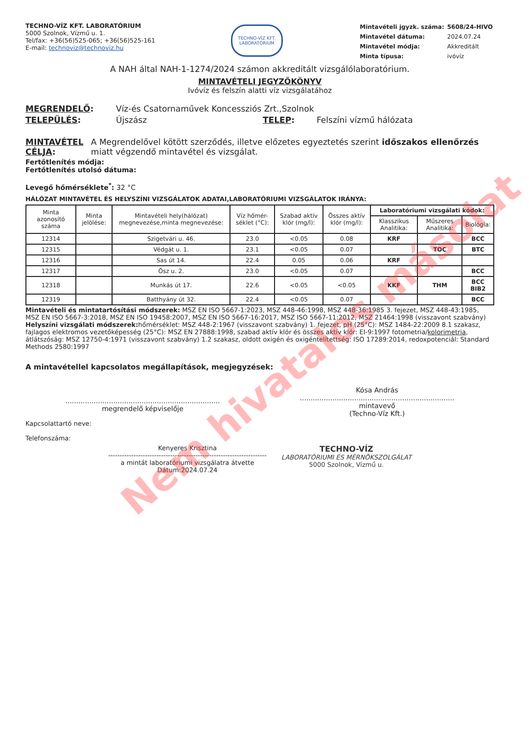TECHNO-VÍZ KFT. LABORATÓRIUM
5000 Szolnok, Vízmű u. 1.
Tel/fax: +36(56)525-065; +36(56)525-161
E-mail: technoviz@technoviz.hu
TECHNO-VÍZ KFT.
LABORATÓRIUM
| Mintavételi jgyzk. száma: | 5608/24-HIVO |
| Mintavétel dátuma: | 2024.07.24 |
| Mintavétel módja: | Akkreditált |
| Minta típusa: | ivóvíz |
A NAH által NAH-1-1274/2024 számon akkreditált vizsgálólaboratórium.
MINTAVÉTELI JEGYZŐKÖNYV
Ivóvíz és felszín alatti víz vizsgálatához
MEGRENDELŐ: Víz-és Csatornaművek Koncessziós Zrt.,Szolnok
TELEPÜLÉS: Újszász TELEP: Felszíni vízmű hálózata
MINTAVÉTEL CÉLJA: A Megrendelővel kötött szerződés, illetve előzetes egyeztetés szerint időszakos ellenőrzés miatt végzendő mintavétel és vizsgálat.
Fertőtlenítés módja:
Fertőtlenítés utolsó dátuma:
Levegő hőmérséklete<sup>*</sup>: 32 °C
HÁLÓZAT MINTAVÉTEL ÉS HELYSZÍNI VIZSGÁLATOK ADATAI,LABORATÓRIUMI VIZSGÁLATOK IRÁNYA:
| Minta azonosító száma | Minta jelölése: | Mintavételi hely(hálózat) megnevezése,minta megnevezése: | Víz hőmér-séklet (°C): | Szabad aktív klór (mg/l): | Összes aktív klór (mg/l): | Laboratóriumi vizsgálati kódok: | | |
| --- | --- | --- | --- | --- | --- | --- | --- | --- |
| | | | | | | Klasszikus Analitika: | Műszeres Analitika: | Biológia: |
| 12314 | | Szigetvári u. 46. | 23.0 | <0.05 | 0.08 | KRF | | BCC |
| 12315 | | Védgát u. 1. | 23.1 | <0.05 | 0.07 | | TOC | BTC |
| 12316 | | Sas út 14. | 22.4 | 0.05 | 0.06 | KRF | | |
| 12317 | | Ősz u. 2. | 23.0 | <0.05 | 0.07 | | | BCC |
| 12318 | | Munkás út 17. | 22.6 | <0.05 | <0.05 | KKF | THM | BCC BIB2 |
| 12319 | | Batthyány út 32. | 22.4 | <0.05 | 0.07 | | | BCC |
Mintavételi és mintatartósítási módszerek: MSZ EN ISO 5667-1:2023, MSZ 448-46:1998, MSZ 448-36:1985 3. fejezet, MSZ 448-43:1985, MSZ EN ISO 5667-3:2018, MSZ EN ISO 19458:2007, MSZ EN ISO 5667-16:2017, MSZ ISO 5667-11:2012, MSZ 21464:1998 (visszavont szabvány)
Helyszíni vizsgálati módszerek: hőmérséklet: MSZ 448-2:1967 (visszavont szabvány) 1. fejezet, pH (25°C): MSZ 1484-22:2009 8.1 szakasz, fajlagos elektromos vezetőképesség (25°C): MSZ EN 27888:1998, szabad aktív klór és összes aktív klór: EI-9:1997 fotometria/kolorimetria, átlátszóság: MSZ 12750-4:1971 (visszavont szabvány) 1.2 szakasz, oldott oxigén és oxigéntelítettség: ISO 17289:2014, redoxpotenciál: Standard Methods 2580:1997
A mintavétellel kapcsolatos megállapítások, megjegyzések:
.......................................................................
megrendelő képviselője
Kósa András
.......................................................................
mintavevő
(Techno-Víz Kft.)
Kapcsolattartó neve:
Telefonszáma:
Kenyeres Krisztina
---------------------------------------------------------------------
a mintát laboratóriumi vizsgálatra átvette
Dátum:2024.07.24
TECHNO-VÍZ
LABORATÓRIUMI ÉS MÉRNÖKSZOLGÁLAT
5000 Szolnok, Vízmű u.
Nem hivatalos másolat